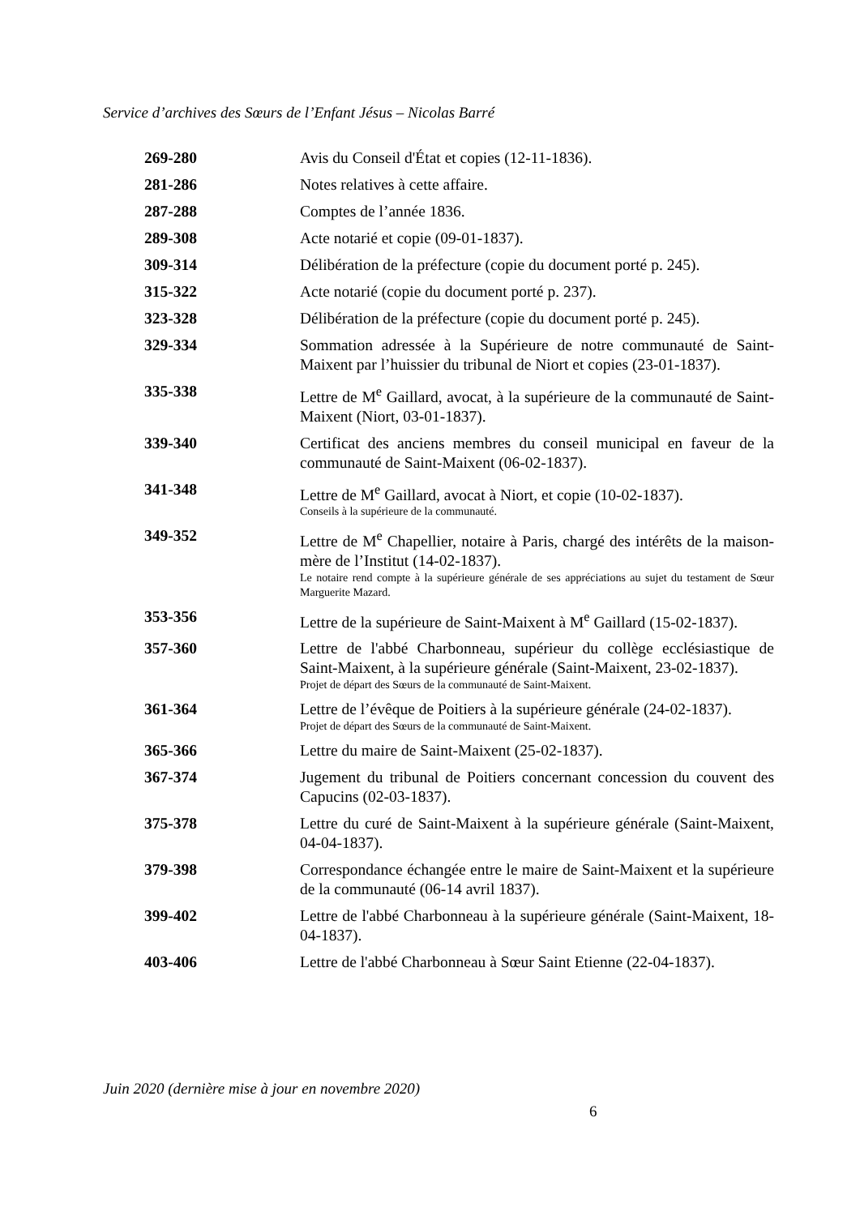Service d’archives des Sœurs de l’Enfant Jésus – Nicolas Barré
269-280 Avis du Conseil d'État et copies (12-11-1836).
281-286 Notes relatives à cette affaire.
287-288 Comptes de l’année 1836.
289-308 Acte notarié et copie (09-01-1837).
309-314 Délibération de la préfecture (copie du document porté p. 245).
315-322 Acte notarié (copie du document porté p. 237).
323-328 Délibération de la préfecture (copie du document porté p. 245).
329-334 Sommation adressée à la Supérieure de notre communauté de Saint-Maixent par l’huissier du tribunal de Niort et copies (23-01-1837).
335-338 Lettre de M<sup>e</sup> Gaillard, avocat, à la supérieure de la communauté de Saint-Maixent (Niort, 03-01-1837).
339-340 Certificat des anciens membres du conseil municipal en faveur de la communauté de Saint-Maixent (06-02-1837).
341-348 Lettre de M<sup>e</sup> Gaillard, avocat à Niort, et copie (10-02-1837).
Conseils à la supérieure de la communauté.
349-352 Lettre de M<sup>e</sup> Chapellier, notaire à Paris, chargé des intérêts de la maison-mère de l’Institut (14-02-1837).
Le notaire rend compte à la supérieure générale de ses appréciations au sujet du testament de Sœur Marguerite Mazard.
353-356 Lettre de la supérieure de Saint-Maixent à M<sup>e</sup> Gaillard (15-02-1837).
357-360 Lettre de l'abbé Charbonneau, supérieur du collège ecclésiastique de Saint-Maixent, à la supérieure générale (Saint-Maixent, 23-02-1837).
Projet de départ des Sœurs de la communauté de Saint-Maixent.
361-364 Lettre de l’évêque de Poitiers à la supérieure générale (24-02-1837).
Projet de départ des Sœurs de la communauté de Saint-Maixent.
365-366 Lettre du maire de Saint-Maixent (25-02-1837).
367-374 Jugement du tribunal de Poitiers concernant concession du couvent des Capucins (02-03-1837).
375-378 Lettre du curé de Saint-Maixent à la supérieure générale (Saint-Maixent, 04-04-1837).
379-398 Correspondance échangée entre le maire de Saint-Maixent et la supérieure de la communauté (06-14 avril 1837).
399-402 Lettre de l'abbé Charbonneau à la supérieure générale (Saint-Maixent, 18-04-1837).
403-406 Lettre de l'abbé Charbonneau à Sœur Saint Etienne (22-04-1837).
Juin 2020 (dernière mise à jour en novembre 2020)
6